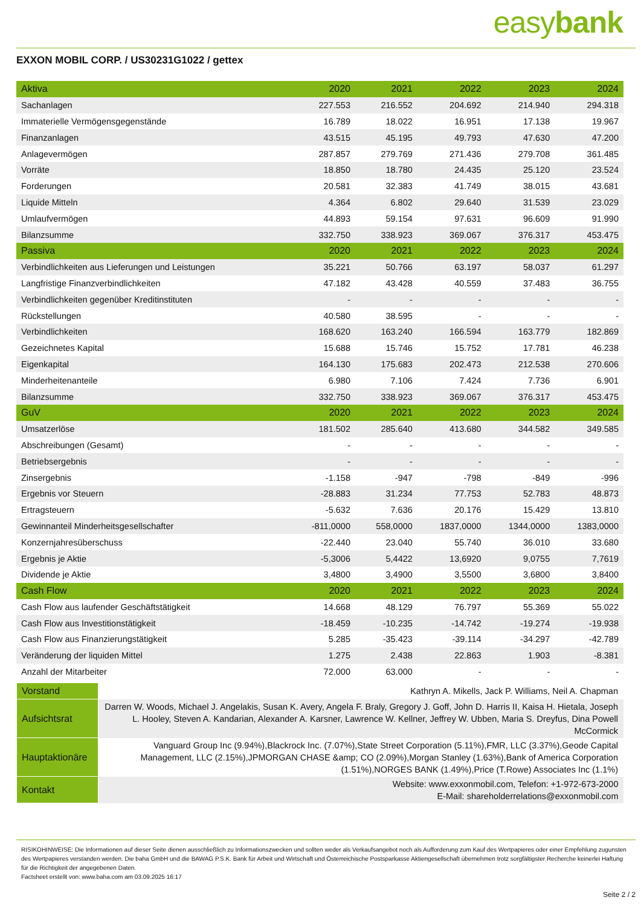easybank
EXXON MOBIL CORP. / US30231G1022 / gettex
| Aktiva | 2020 | 2021 | 2022 | 2023 | 2024 |
| --- | --- | --- | --- | --- | --- |
| Sachanlagen | 227.553 | 216.552 | 204.692 | 214.940 | 294.318 |
| Immaterielle Vermögensgegenstände | 16.789 | 18.022 | 16.951 | 17.138 | 19.967 |
| Finanzanlagen | 43.515 | 45.195 | 49.793 | 47.630 | 47.200 |
| Anlagevermögen | 287.857 | 279.769 | 271.436 | 279.708 | 361.485 |
| Vorräte | 18.850 | 18.780 | 24.435 | 25.120 | 23.524 |
| Forderungen | 20.581 | 32.383 | 41.749 | 38.015 | 43.681 |
| Liquide Mitteln | 4.364 | 6.802 | 29.640 | 31.539 | 23.029 |
| Umlaufvermögen | 44.893 | 59.154 | 97.631 | 96.609 | 91.990 |
| Bilanzsumme | 332.750 | 338.923 | 369.067 | 376.317 | 453.475 |
| Passiva | 2020 | 2021 | 2022 | 2023 | 2024 |
| Verbindlichkeiten aus Lieferungen und Leistungen | 35.221 | 50.766 | 63.197 | 58.037 | 61.297 |
| Langfristige Finanzverbindlichkeiten | 47.182 | 43.428 | 40.559 | 37.483 | 36.755 |
| Verbindlichkeiten gegenüber Kreditinstituten | - | - | - | - | - |
| Rückstellungen | 40.580 | 38.595 | - | - | - |
| Verbindlichkeiten | 168.620 | 163.240 | 166.594 | 163.779 | 182.869 |
| Gezeichnetes Kapital | 15.688 | 15.746 | 15.752 | 17.781 | 46.238 |
| Eigenkapital | 164.130 | 175.683 | 202.473 | 212.538 | 270.606 |
| Minderheitenanteile | 6.980 | 7.106 | 7.424 | 7.736 | 6.901 |
| Bilanzsumme | 332.750 | 338.923 | 369.067 | 376.317 | 453.475 |
| GuV | 2020 | 2021 | 2022 | 2023 | 2024 |
| Umsatzerlöse | 181.502 | 285.640 | 413.680 | 344.582 | 349.585 |
| Abschreibungen (Gesamt) | - | - | - | - | - |
| Betriebsergebnis | - | - | - | - | - |
| Zinsergebnis | -1.158 | -947 | -798 | -849 | -996 |
| Ergebnis vor Steuern | -28.883 | 31.234 | 77.753 | 52.783 | 48.873 |
| Ertragsteuern | -5.632 | 7.636 | 20.176 | 15.429 | 13.810 |
| Gewinnanteil Minderheitsgesellschafter | -811,0000 | 558,0000 | 1837,0000 | 1344,0000 | 1383,0000 |
| Konzernjahresüberschuss | -22.440 | 23.040 | 55.740 | 36.010 | 33.680 |
| Ergebnis je Aktie | -5,3006 | 5,4422 | 13,6920 | 9,0755 | 7,7619 |
| Dividende je Aktie | 3,4800 | 3,4900 | 3,5500 | 3,6800 | 3,8400 |
| Cash Flow | 2020 | 2021 | 2022 | 2023 | 2024 |
| Cash Flow aus laufender Geschäftstätigkeit | 14.668 | 48.129 | 76.797 | 55.369 | 55.022 |
| Cash Flow aus Investitionstätigkeit | -18.459 | -10.235 | -14.742 | -19.274 | -19.938 |
| Cash Flow aus Finanzierungstätigkeit | 5.285 | -35.423 | -39.114 | -34.297 | -42.789 |
| Veränderung der liquiden Mittel | 1.275 | 2.438 | 22.863 | 1.903 | -8.381 |
| Anzahl der Mitarbeiter | 72.000 | 63.000 | - | - | - |
| Vorstand | Kathryn A. Mikells, Jack P. Williams, Neil A. Chapman |
| Aufsichtsrat | Darren W. Woods, Michael J. Angelakis, Susan K. Avery, Angela F. Braly, Gregory J. Goff, John D. Harris II, Kaisa H. Hietala, Joseph L. Hooley, Steven A. Kandarian, Alexander A. Karsner, Lawrence W. Kellner, Jeffrey W. Ubben, Maria S. Dreyfus, Dina Powell McCormick |
| Hauptaktionäre | Vanguard Group Inc (9.94%),Blackrock Inc. (7.07%),State Street Corporation (5.11%),FMR, LLC (3.37%),Geode Capital Management, LLC (2.15%),JPMORGAN CHASE &amp; CO (2.09%),Morgan Stanley (1.63%),Bank of America Corporation (1.51%),NORGES BANK (1.49%),Price (T.Rowe) Associates Inc (1.1%) |
| Kontakt | Website: www.exxonmobil.com, Telefon: +1-972-673-2000 E-Mail: shareholderrelations@exxonmobil.com |
RISIKOHINWEISE: Die Informationen auf dieser Seite dienen ausschließlich zu Informationszwecken und sollten weder als Verkaufsangebot noch als Aufforderung zum Kauf des Wertpapieres oder einer Empfehlung zugunsten des Wertpapieres verstanden werden. Die baha GmbH und die BAWAG P.S.K. Bank für Arbeit und Wirtschaft und Österreichische Postsparkasse Aktiengesellschaft übernehmen trotz sorgfältigster Recherche keinerlei Haftung für die Richtigkeit der angegebenen Daten.
Factsheet erstellt von: www.baha.com am 03.09.2025 16:17
Seite 2 / 2